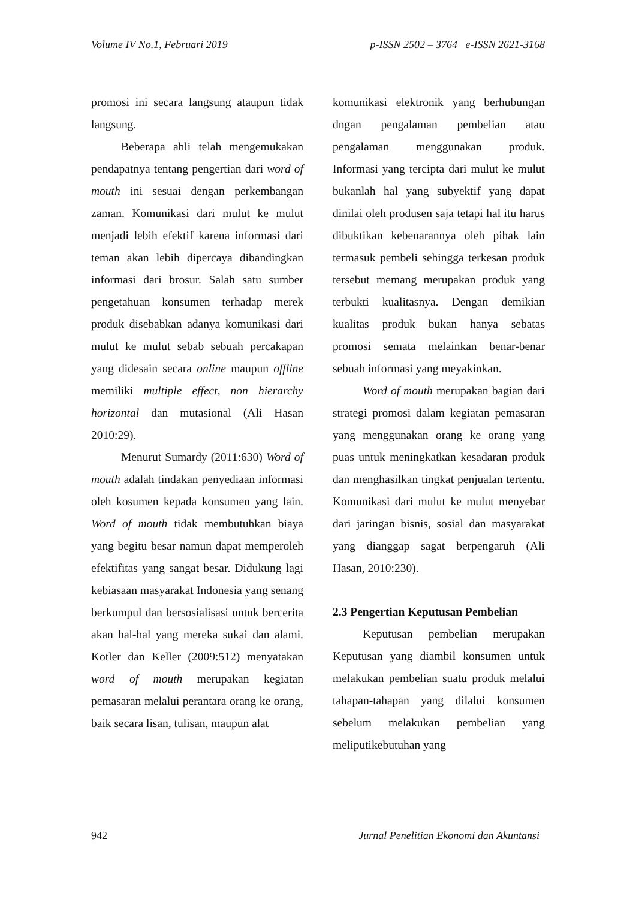Volume IV No.1, Februari 2019 p-ISSN 2502 – 3764 e-ISSN 2621-3168
promosi ini secara langsung ataupun tidak langsung.
Beberapa ahli telah mengemukakan pendapatnya tentang pengertian dari word of mouth ini sesuai dengan perkembangan zaman. Komunikasi dari mulut ke mulut menjadi lebih efektif karena informasi dari teman akan lebih dipercaya dibandingkan informasi dari brosur. Salah satu sumber pengetahuan konsumen terhadap merek produk disebabkan adanya komunikasi dari mulut ke mulut sebab sebuah percakapan yang didesain secara online maupun offline memiliki multiple effect, non hierarchy horizontal dan mutasional (Ali Hasan 2010:29).
Menurut Sumardy (2011:630) Word of mouth adalah tindakan penyediaan informasi oleh kosumen kepada konsumen yang lain. Word of mouth tidak membutuhkan biaya yang begitu besar namun dapat memperoleh efektifitas yang sangat besar. Didukung lagi kebiasaan masyarakat Indonesia yang senang berkumpul dan bersosialisasi untuk bercerita akan hal-hal yang mereka sukai dan alami. Kotler dan Keller (2009:512) menyatakan word of mouth merupakan kegiatan pemasaran melalui perantara orang ke orang, baik secara lisan, tulisan, maupun alat
komunikasi elektronik yang berhubungan dngan pengalaman pembelian atau pengalaman menggunakan produk. Informasi yang tercipta dari mulut ke mulut bukanlah hal yang subyektif yang dapat dinilai oleh produsen saja tetapi hal itu harus dibuktikan kebenarannya oleh pihak lain termasuk pembeli sehingga terkesan produk tersebut memang merupakan produk yang terbukti kualitasnya. Dengan demikian kualitas produk bukan hanya sebatas promosi semata melainkan benar-benar sebuah informasi yang meyakinkan.
Word of mouth merupakan bagian dari strategi promosi dalam kegiatan pemasaran yang menggunakan orang ke orang yang puas untuk meningkatkan kesadaran produk dan menghasilkan tingkat penjualan tertentu. Komunikasi dari mulut ke mulut menyebar dari jaringan bisnis, sosial dan masyarakat yang dianggap sagat berpengaruh (Ali Hasan, 2010:230).
2.3 Pengertian Keputusan Pembelian
Keputusan pembelian merupakan Keputusan yang diambil konsumen untuk melakukan pembelian suatu produk melalui tahapan-tahapan yang dilalui konsumen sebelum melakukan pembelian yang meliputikebutuhan yang
942 Jurnal Penelitian Ekonomi dan Akuntansi